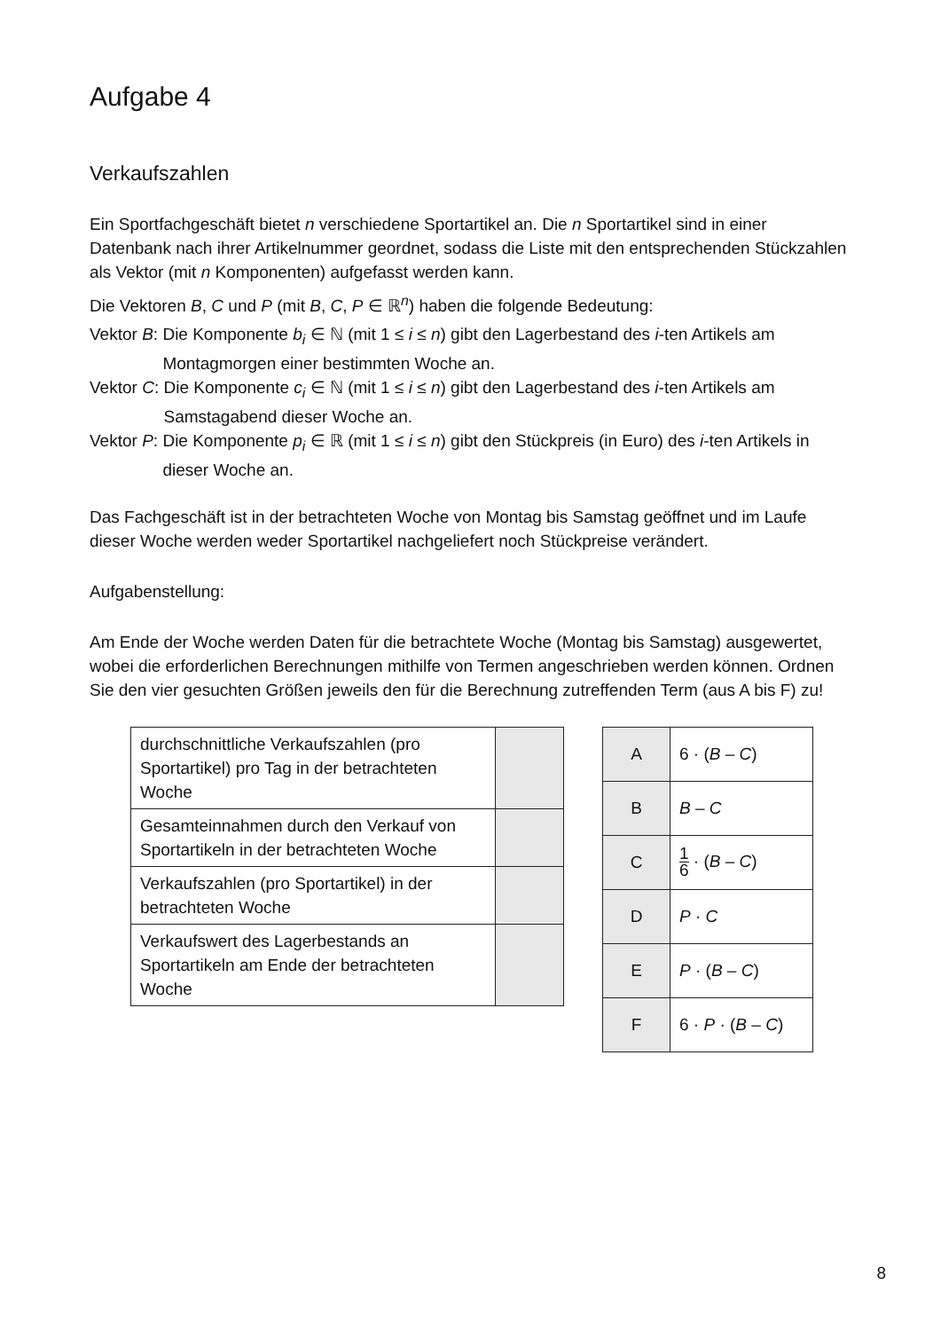Aufgabe 4
Verkaufszahlen
Ein Sportfachgeschäft bietet n verschiedene Sportartikel an. Die n Sportartikel sind in einer Datenbank nach ihrer Artikelnummer geordnet, sodass die Liste mit den entsprechenden Stückzahlen als Vektor (mit n Komponenten) aufgefasst werden kann.
Die Vektoren B, C und P (mit B, C, P ∈ ℝ<sup>n</sup>) haben die folgende Bedeutung:
Vektor B: Die Komponente b<sub>i</sub> ∈ ℕ (mit 1 ≤ i ≤ n) gibt den Lagerbestand des i-ten Artikels am Montagmorgen einer bestimmten Woche an.
Vektor C: Die Komponente c<sub>i</sub> ∈ ℕ (mit 1 ≤ i ≤ n) gibt den Lagerbestand des i-ten Artikels am Samstagabend dieser Woche an.
Vektor P: Die Komponente p<sub>i</sub> ∈ ℝ (mit 1 ≤ i ≤ n) gibt den Stückpreis (in Euro) des i-ten Artikels in dieser Woche an.
Das Fachgeschäft ist in der betrachteten Woche von Montag bis Samstag geöffnet und im Laufe dieser Woche werden weder Sportartikel nachgeliefert noch Stückpreise verändert.
Aufgabenstellung:
Am Ende der Woche werden Daten für die betrachtete Woche (Montag bis Samstag) ausgewertet, wobei die erforderlichen Berechnungen mithilfe von Termen angeschrieben werden können. Ordnen Sie den vier gesuchten Größen jeweils den für die Berechnung zutreffenden Term (aus A bis F) zu!
| durchschnittliche Verkaufszahlen (pro Sportartikel) pro Tag in der betrachteten Woche | |
| Gesamteinnahmen durch den Verkauf von Sportartikeln in der betrachteten Woche | |
| Verkaufszahlen (pro Sportartikel) in der betrachteten Woche | |
| Verkaufswert des Lagerbestands an Sportartikeln am Ende der betrachteten Woche | |
| A | 6 · ( B – C ) |
| B | B – C |
| C | 1 6 · ( B – C ) |
| D | P · C |
| E | P · ( B – C ) |
| F | 6 · P · ( B – C ) |
8